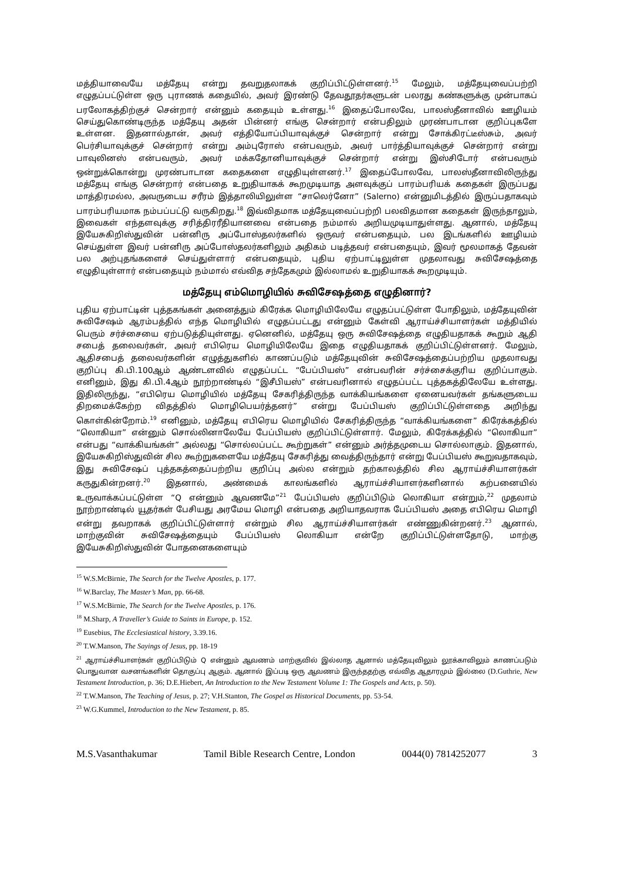மத்தியாவையே மத்தேயு என்று தவறுதலாகக் குறிப்பிட்டுள்ளனர்.<sup>15</sup> மேலும், மத்தேயுவைப்பற்றி எழுதப்பட்டுள்ள ஒரு புராணக் கதையில், அவர் இரண்டு தேவதூதர்களுடன் பலரது கண்களுக்கு முன்பாகப் பரலோகத்திற்குச் சென்றார் என்னும் கதையும் உள்ளது.<sup>16</sup> இதைப்போலவே, பாலஸ்தீனாவில் ஊழியம் செய்துகொண்டிருந்த மத்தேயு அதன் பின்னர் எங்கு சென்றார் என்பதிலும் முரண்பாடான குறிப்புகளே உள்ளன. இதனால்தான், அவர் எத்தியோப்பியாவுக்குச் சென்றார் என்று சோக்கிரட்டீஸ்சும், அவர் பெர்சியாவுக்குச் சென்றார் என்று அம்புரோஸ் என்பவரும், அவர் பார்த்தியாவுக்குச் சென்றார் என்று பாவுலினஸ் என்பவரும், அவர் மக்கதோனியாவுக்குச் சென்றார் என்று இஸ்சிடோர் என்பவரும் ஒன்றுக்கொன்று முரண்பாடான கதைகளை எழுதியுள்ளனர்.<sup>17</sup> இதைப்போலவே, பாலஸ்தீனாவிலிருந்து மத்தேயு எங்கு சென்றார் என்பதை உறுதியாகக் கூறமுடியாத அளவுக்குப் பாரம்பரியக் கதைகள் இருப்பது மாத்திரமல்ல, அவருடைய சரீரம் இத்தாலியிலுள்ள “சாலெர்னோ” (Salerno) என்னுமிடத்தில் இருப்பதாகவும் பாரம்பரியமாக நம்பப்பட்டு வருகிறது.<sup>18</sup> இவ்விதமாக மத்தேயுவைப்பற்றி பலவிதமான கதைகள் இருந்தாலும், இவைகள் எந்தளவுக்கு சரித்திரரீதியானவை என்பதை நம்மால் அறியமுடியாதுள்ளது. ஆனால், மத்தேயு இயேசுகிறிஸ்துவின் பன்னிரு அப்போஸ்தலர்களில் ஒருவர் என்பதையும், பல இடங்களில் ஊழியம் செய்துள்ள இவர் பன்னிரு அப்போஸ்தலர்களிலும் அதிகம் படித்தவர் என்பதையும், இவர் மூலமாகத் தேவன் பல அற்புதங்களைச் செய்துள்ளார் என்பதையும், புதிய ஏற்பாட்டிலுள்ள முதலாவது சுவிசேஷத்தை எழுதியுள்ளார் என்பதையும் நம்மால் எவ்வித சந்தேகமும் இல்லாமல் உறுதியாகக் கூறமுடியும்.
மத்தேயு எம்மொழியில் சுவிசேஷத்தை எழுதினார்?
புதிய ஏற்பாட்டின் புத்தகங்கள் அனைத்தும் கிரேக்க மொழியிலேயே எழுதப்பட்டுள்ள போதிலும், மத்தேயுவின் சுவிசேஷம் ஆரம்பத்தில் எந்த மொழியில் எழுதப்பட்டது என்னும் கேள்வி ஆராய்ச்சியாளர்கள் மத்தியில் பெரும் சர்ச்சையை ஏற்படுத்தியுள்ளது. ஏனெனில், மத்தேயு ஒரு சுவிசேஷத்தை எழுதியதாகக் கூறும் ஆதி சபைத் தலைவர்கள், அவர் எபிரெய மொழியிலேயே இதை எழுதியதாகக் குறிப்பிட்டுள்ளனர். மேலும், ஆதிசபைத் தலைவர்களின் எழுத்துகளில் காணப்படும் மத்தேயுவின் சுவிசேஷத்தைப்பற்றிய முதலாவது குறிப்பு கி.பி.100ஆம் ஆண்டளவில் எழுதப்பட்ட “பேப்பியஸ்” என்பவரின் சர்ச்சைக்குரிய குறிப்பாகும். எனினும், இது கி.பி.4ஆம் நூற்றாண்டில் “இசீபியஸ்” என்பவரினால் எழுதப்பட்ட புத்தகத்திலேயே உள்ளது. இதிலிருந்து, “எபிரெய மொழியில் மத்தேயு சேகரித்திருந்த வாக்கியங்களை ஏனையவர்கள் தங்களுடைய திறமைக்கேற்ற விதத்தில் மொழிபெயர்த்தனர்” என்று பேப்பியஸ் குறிப்பிட்டுள்ளதை அறிந்து கொள்கின்றோம்.<sup>19</sup> எனினும், மத்தேயு எபிரெய மொழியில் சேகரித்திருந்த “வாக்கியங்களை” கிரேக்கத்தில் “லொகியா” என்னும் சொல்லினாலேயே பேப்பியஸ் குறிப்பிட்டுள்ளார். மேலும், கிரேக்கத்தில் “லொகியா” என்பது “வாக்கியங்கள்” அல்லது “சொல்லப்பட்ட கூற்றுகள்” என்னும் அர்த்தமுடைய சொல்லாகும். இதனால், இயேசுகிறிஸ்துவின் சில கூற்றுகளையே மத்தேயு சேகரித்து வைத்திருந்தார் என்று பேப்பியஸ் கூறுவதாகவும், இது சுவிசேஷப் புத்தகத்தைப்பற்றிய குறிப்பு அல்ல என்றும் தற்காலத்தில் சில ஆராய்ச்சியாளர்கள் கருதுகின்றனர்.<sup>20</sup> இதனால், அண்மைக் காலங்களில் ஆராய்ச்சியாளர்களினால் கற்பனையில் உருவாக்கப்பட்டுள்ள “Q என்னும் ஆவணமே”<sup>21</sup> பேப்பியஸ் குறிப்பிடும் லொகியா என்றும்,<sup>22</sup> முதலாம் நூற்றாண்டில் யூதர்கள் பேசியது அரமேய மொழி என்பதை அறியாதவராக பேப்பியஸ் அதை எபிரெய மொழி என்று தவறாகக் குறிப்பிட்டுள்ளார் என்றும் சில ஆராய்ச்சியாளர்கள் எண்ணுகின்றனர்.<sup>23</sup> ஆனால், மாற்குவின் சுவிசேஷத்தையும் பேப்பியஸ் லொகியா என்றே குறிப்பிட்டுள்ளதோடு, மாற்கு இயேசுகிறிஸ்துவின் போதனைகளையும்
<sup>15</sup> W.S.McBirnie, The Search for the Twelve Apostles, p. 177.
<sup>16</sup> W.Barclay, The Master’s Man, pp. 66-68.
<sup>17</sup> W.S.McBirnie, The Search for the Twelve Apostles, p. 176.
<sup>18</sup> M.Sharp, A Traveller’s Guide to Saints in Europe, p. 152.
<sup>19</sup> Eusebius, The Ecclesiastical history, 3.39.16.
<sup>20</sup> T.W.Manson, The Sayings of Jesus, pp. 18-19
<sup>21</sup> ஆராய்ச்சியாளர்கள் குறிப்பிடும் Q என்னும் ஆவணம் மாற்குவில் இல்லாத ஆனால் மத்தேயுவிலும் லூக்காவிலும் காணப்படும் பொதுவான வசனங்களின் தொகுப்பு ஆகும். ஆனால் இப்படி ஒரு ஆவணம் இருந்ததற்கு எவ்வித ஆதாரமும் இல்லை (D.Guthrie, New Testament Introduction, p. 36; D.E.Hiebert, An Introduction to the New Testament Volume 1: The Gospels and Acts, p. 50).
<sup>22</sup> T.W.Manson, The Teaching of Jesus, p. 27; V.H.Stanton, The Gospel as Historical Documents, pp. 53-54.
<sup>23</sup> W.G.Kummel, Introduction to the New Testament, p. 85.
M.S.Vasanthakumar Tamil Bible Research Centre, London 0044(0) 7814252077 3